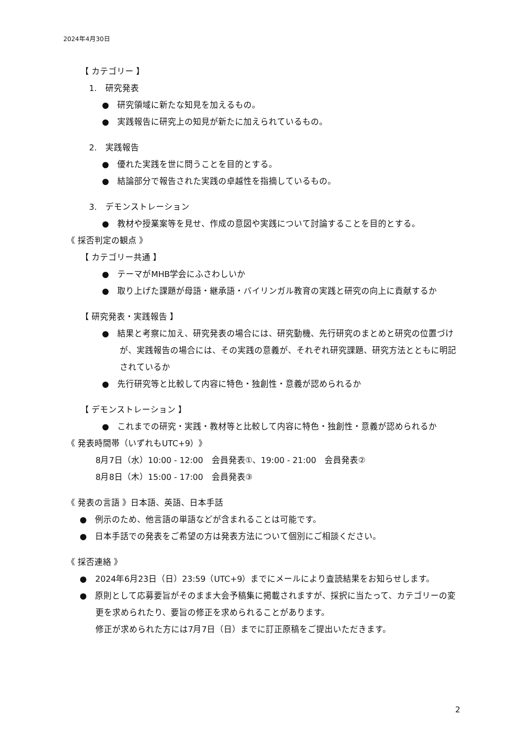2024年4月30日
【 カテゴリー 】
1.　研究発表
●　研究領域に新たな知見を加えるもの。
●　実践報告に研究上の知見が新たに加えられているもの。
2.　実践報告
●　優れた実践を世に問うことを目的とする。
●　結論部分で報告された実践の卓越性を指摘しているもの。
3.　デモンストレーション
●　教材や授業案等を見せ、作成の意図や実践について討論することを目的とする。
《 採否判定の観点 》
【 カテゴリー共通 】
●　テーマがMHB学会にふさわしいか
●　取り上げた課題が母語・継承語・バイリンガル教育の実践と研究の向上に貢献するか
【 研究発表・実践報告 】
●　結果と考察に加え、研究発表の場合には、研究動機、先行研究のまとめと研究の位置づけが、実践報告の場合には、その実践の意義が、それぞれ研究課題、研究方法とともに明記されているか
●　先行研究等と比較して内容に特色・独創性・意義が認められるか
【 デモンストレーション 】
●　これまでの研究・実践・教材等と比較して内容に特色・独創性・意義が認められるか
《 発表時間帯（いずれもUTC+9）》
8月7日（水）10:00 - 12:00　会員発表①、19:00 - 21:00　会員発表②
8月8日（木）15:00 - 17:00　会員発表③
《 発表の言語 》日本語、英語、日本手話
●　例示のため、他言語の単語などが含まれることは可能です。
●　日本手話での発表をご希望の方は発表方法について個別にご相談ください。
《 採否連絡 》
●　2024年6月23日（日）23:59（UTC+9）までにメールにより査読結果をお知らせします。
●　原則として応募要旨がそのまま大会予稿集に掲載されますが、採択に当たって、カテゴリーの変更を求められたり、要旨の修正を求められることがあります。
修正が求められた方には7月7日（日）までに訂正原稿をご提出いただきます。
2